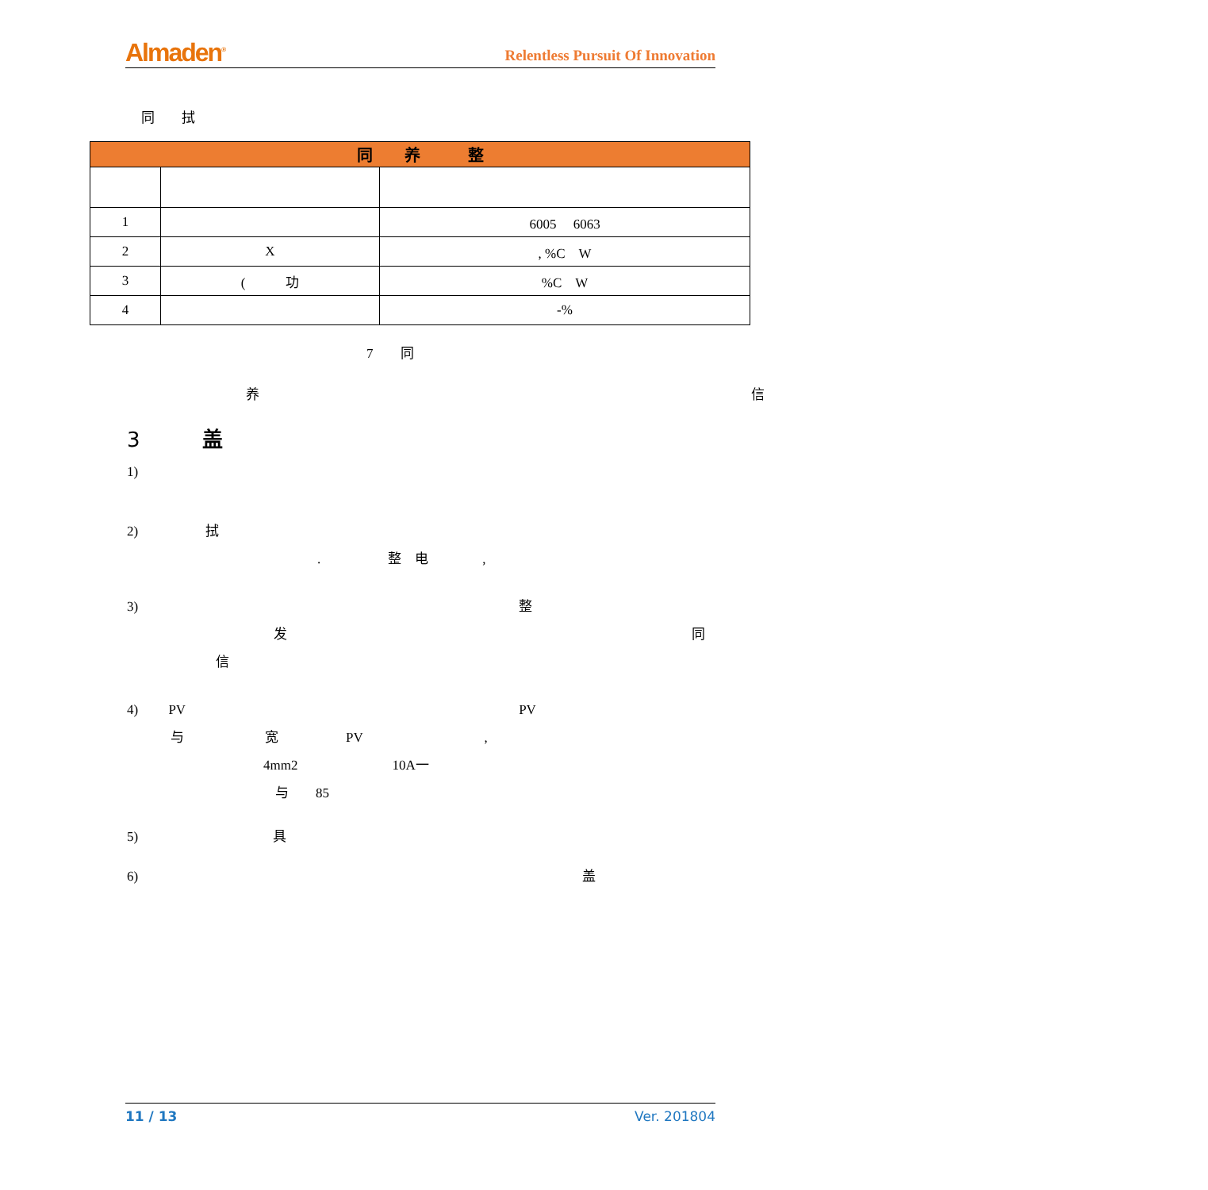Almaden<sup>®</sup> Relentless Pursuit Of Innovation
同　　拭
| 同 养 整 | | |
| --- | --- | --- |
| 1 | | 6005 6063 |
| 2 | X | , %C W |
| 3 | ( 功 | %C W |
| 4 | | -% |
7　　同
养 信
3　　　盖
1)
2)　　　　　拭
.　　　　　整　电　　　　,
3) 整
发 同
信
4)　　 PV PV
与　　　　　　宽　　　　　PV　　　　　　　　　,
4mm2　　　　　　　10A一
与　　85
5)　　　　　　　　　　具
6) 盖
11 / 13 Ver. 201804